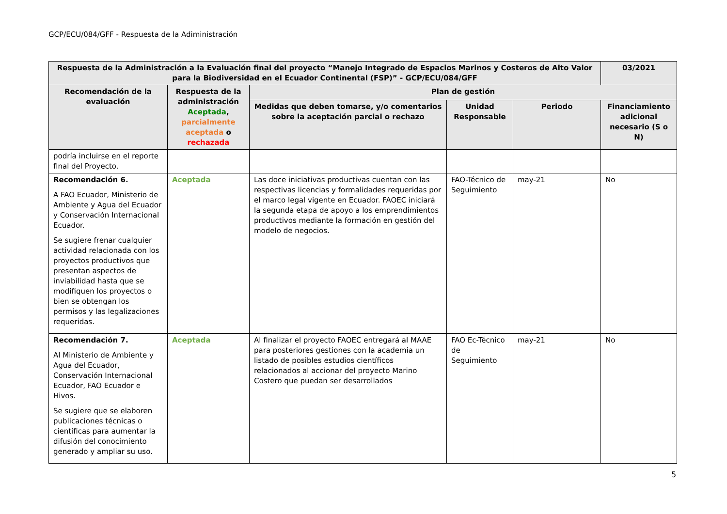GCP/ECU/084/GFF - Respuesta de la Adiministración
| Respuesta de la Administración a la Evaluación final del proyecto “Manejo Integrado de Espacios Marinos y Costeros de Alto Valor para la Biodiversidad en el Ecuador Continental (FSP)” - GCP/ECU/084/GFF | | | | | 03/2021 |
| --- | --- | --- | --- | --- | --- |
| Recomendación de la evaluación | Respuesta de la administración Aceptada , parcialmente aceptada o rechazada | Plan de gestión | | | |
| | | Medidas que deben tomarse, y/o comentarios sobre la aceptación parcial o rechazo | Unidad Responsable | Periodo | Financiamiento adicional necesario (S o N) |
| podría incluirse en el reporte final del Proyecto. | | | | | |
| Recomendación 6. A FAO Ecuador, Ministerio de Ambiente y Agua del Ecuador y Conservación Internacional Ecuador. Se sugiere frenar cualquier actividad relacionada con los proyectos productivos que presentan aspectos de inviabilidad hasta que se modifiquen los proyectos o bien se obtengan los permisos y las legalizaciones requeridas. | Aceptada | Las doce iniciativas productivas cuentan con las respectivas licencias y formalidades requeridas por el marco legal vigente en Ecuador. FAOEC iniciará la segunda etapa de apoyo a los emprendimientos productivos mediante la formación en gestión del modelo de negocios. | FAO-Técnico de Seguimiento | may-21 | No |
| Recomendación 7. Al Ministerio de Ambiente y Agua del Ecuador, Conservación Internacional Ecuador, FAO Ecuador e Hivos. Se sugiere que se elaboren publicaciones técnicas o científicas para aumentar la difusión del conocimiento generado y ampliar su uso. | Aceptada | Al finalizar el proyecto FAOEC entregará al MAAE para posteriores gestiones con la academia un listado de posibles estudios científicos relacionados al accionar del proyecto Marino Costero que puedan ser desarrollados | FAO Ec-Técnico de Seguimiento | may-21 | No |
5